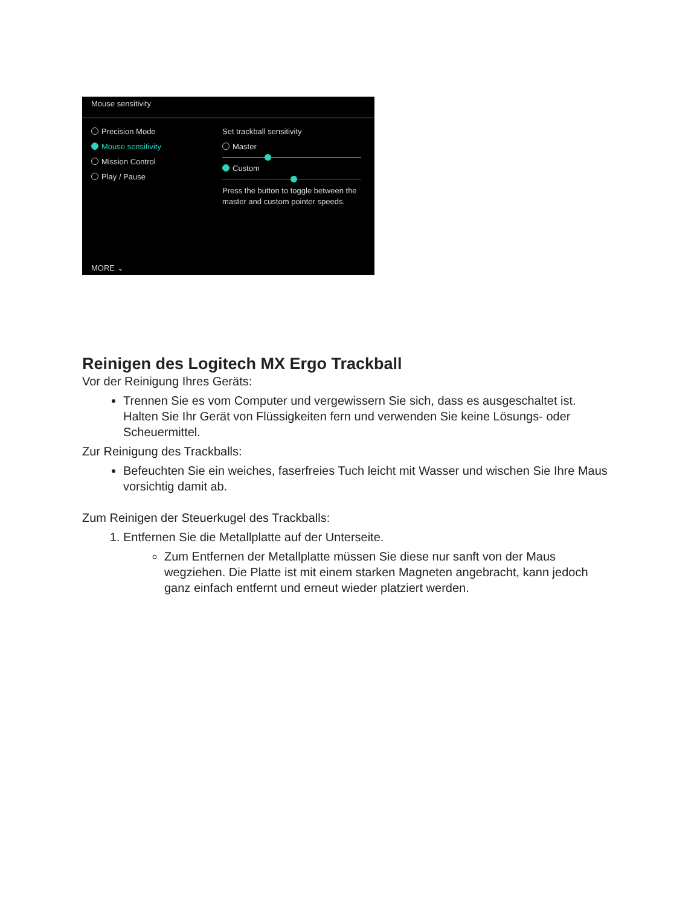Mouse sensitivity
Precision Mode
Mouse sensitivity
Mission Control
Play / Pause
Set trackball sensitivity
Master
Custom
Press the button to toggle between the master and custom pointer speeds.
MORE ⌄
Reinigen des Logitech MX Ergo Trackball
Vor der Reinigung Ihres Geräts:
Trennen Sie es vom Computer und vergewissern Sie sich, dass es ausgeschaltet ist. Halten Sie Ihr Gerät von Flüssigkeiten fern und verwenden Sie keine Lösungs- oder Scheuermittel.
Zur Reinigung des Trackballs:
Befeuchten Sie ein weiches, faserfreies Tuch leicht mit Wasser und wischen Sie Ihre Maus vorsichtig damit ab.
Zum Reinigen der Steuerkugel des Trackballs:
1. Entfernen Sie die Metallplatte auf der Unterseite.
Zum Entfernen der Metallplatte müssen Sie diese nur sanft von der Maus wegziehen. Die Platte ist mit einem starken Magneten angebracht, kann jedoch ganz einfach entfernt und erneut wieder platziert werden.